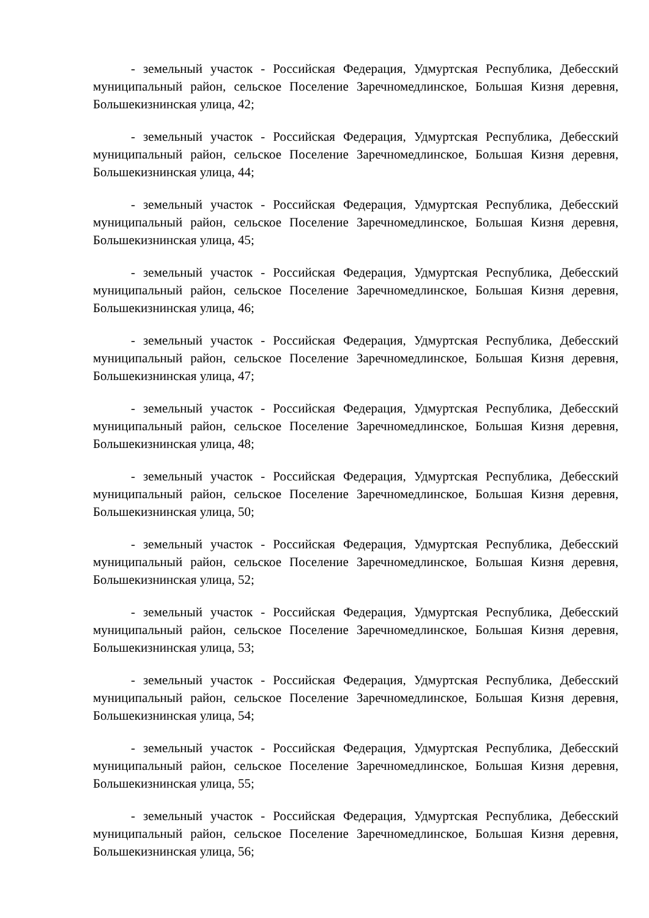- земельный участок - Российская Федерация, Удмуртская Республика, Дебесский муниципальный район, сельское Поселение Заречномедлинское, Большая Кизня деревня, Большекизнинская улица, 42;
- земельный участок - Российская Федерация, Удмуртская Республика, Дебесский муниципальный район, сельское Поселение Заречномедлинское, Большая Кизня деревня, Большекизнинская улица, 44;
- земельный участок - Российская Федерация, Удмуртская Республика, Дебесский муниципальный район, сельское Поселение Заречномедлинское, Большая Кизня деревня, Большекизнинская улица, 45;
- земельный участок - Российская Федерация, Удмуртская Республика, Дебесский муниципальный район, сельское Поселение Заречномедлинское, Большая Кизня деревня, Большекизнинская улица, 46;
- земельный участок - Российская Федерация, Удмуртская Республика, Дебесский муниципальный район, сельское Поселение Заречномедлинское, Большая Кизня деревня, Большекизнинская улица, 47;
- земельный участок - Российская Федерация, Удмуртская Республика, Дебесский муниципальный район, сельское Поселение Заречномедлинское, Большая Кизня деревня, Большекизнинская улица, 48;
- земельный участок - Российская Федерация, Удмуртская Республика, Дебесский муниципальный район, сельское Поселение Заречномедлинское, Большая Кизня деревня, Большекизнинская улица, 50;
- земельный участок - Российская Федерация, Удмуртская Республика, Дебесский муниципальный район, сельское Поселение Заречномедлинское, Большая Кизня деревня, Большекизнинская улица, 52;
- земельный участок - Российская Федерация, Удмуртская Республика, Дебесский муниципальный район, сельское Поселение Заречномедлинское, Большая Кизня деревня, Большекизнинская улица, 53;
- земельный участок - Российская Федерация, Удмуртская Республика, Дебесский муниципальный район, сельское Поселение Заречномедлинское, Большая Кизня деревня, Большекизнинская улица, 54;
- земельный участок - Российская Федерация, Удмуртская Республика, Дебесский муниципальный район, сельское Поселение Заречномедлинское, Большая Кизня деревня, Большекизнинская улица, 55;
- земельный участок - Российская Федерация, Удмуртская Республика, Дебесский муниципальный район, сельское Поселение Заречномедлинское, Большая Кизня деревня, Большекизнинская улица, 56;